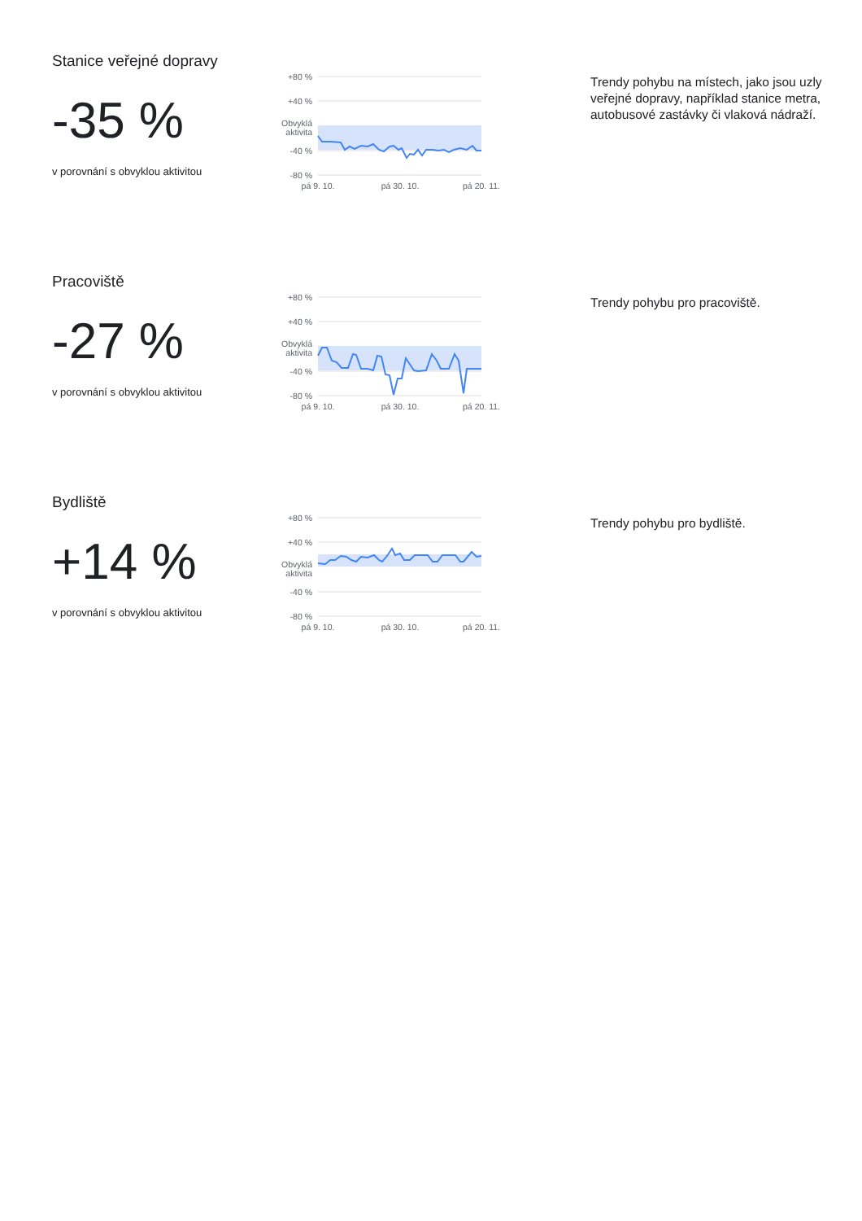Stanice veřejné dopravy
-35 %
v porovnání s obvyklou aktivitou
+80 %
+40 %
Obvyklá
aktivita
-40 %
-80 %
pá 9. 10.
pá 30. 10.
pá 20. 11.
Trendy pohybu na místech, jako jsou uzly veřejné dopravy, například stanice metra, autobusové zastávky či vlaková nádraží.
Pracoviště
-27 %
v porovnání s obvyklou aktivitou
+80 %
+40 %
Obvyklá
aktivita
-40 %
-80 %
pá 9. 10.
pá 30. 10.
pá 20. 11.
Trendy pohybu pro pracoviště.
Bydliště
+14 %
v porovnání s obvyklou aktivitou
+80 %
+40 %
Obvyklá
aktivita
-40 %
-80 %
pá 9. 10.
pá 30. 10.
pá 20. 11.
Trendy pohybu pro bydliště.